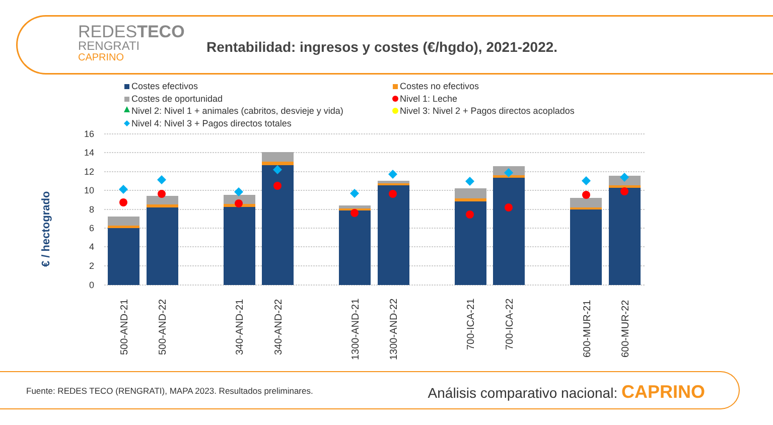REDESTECO
RENGRATI
CAPRINO
Rentabilidad: ingresos y costes (€/hgdo), 2021-2022.
Costes efectivos
Costes no efectivos
Costes de oportunidad
Nivel 1: Leche
Nivel 2: Nivel 1 + animales (cabritos, desvieje y vida)
Nivel 3: Nivel 2 + Pagos directos acoplados
Nivel 4: Nivel 3 + Pagos directos totales
€ / hectogrado
0
2
4
6
8
10
12
14
16
500-AND-21
500-AND-22
340-AND-21
340-AND-22
1300-AND-21
1300-AND-22
700-ICA-21
700-ICA-22
600-MUR-21
600-MUR-22
Fuente: REDES TECO (RENGRATI), MAPA 2023. Resultados preliminares.
Análisis comparativo nacional: CAPRINO